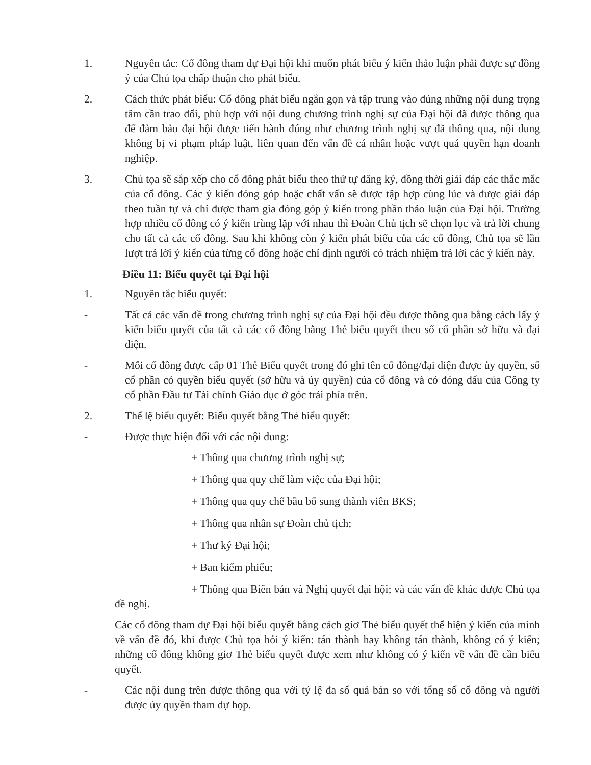1. Nguyên tắc: Cổ đông tham dự Đại hội khi muốn phát biểu ý kiến thảo luận phải được sự đồng ý của Chủ tọa chấp thuận cho phát biểu.
2. Cách thức phát biểu: Cổ đông phát biểu ngắn gọn và tập trung vào đúng những nội dung trọng tâm cần trao đổi, phù hợp với nội dung chương trình nghị sự của Đại hội đã được thông qua để đảm bảo đại hội được tiến hành đúng như chương trình nghị sự đã thông qua, nội dung không bị vi phạm pháp luật, liên quan đến vấn đề cá nhân hoặc vượt quá quyền hạn doanh nghiệp.
3. Chủ tọa sẽ sắp xếp cho cổ đông phát biểu theo thứ tự đăng ký, đồng thời giải đáp các thắc mắc của cổ đông. Các ý kiến đóng góp hoặc chất vấn sẽ được tập hợp cùng lúc và được giải đáp theo tuần tự và chỉ được tham gia đóng góp ý kiến trong phần thảo luận của Đại hội. Trường hợp nhiều cổ đông có ý kiến trùng lặp với nhau thì Đoàn Chủ tịch sẽ chọn lọc và trả lời chung cho tất cả các cổ đông. Sau khi không còn ý kiến phát biểu của các cổ đông, Chủ tọa sẽ lần lượt trả lời ý kiến của từng cổ đông hoặc chỉ định người có trách nhiệm trả lời các ý kiến này.
Điều 11: Biểu quyết tại Đại hội
1. Nguyên tắc biểu quyết:
- Tất cả các vấn đề trong chương trình nghị sự của Đại hội đều được thông qua bằng cách lấy ý kiến biểu quyết của tất cả các cổ đông bằng Thẻ biểu quyết theo số cổ phần sở hữu và đại diện.
- Mỗi cổ đông được cấp 01 Thẻ Biểu quyết trong đó ghi tên cổ đông/đại diện được ủy quyền, số cổ phần có quyền biểu quyết (sở hữu và ủy quyền) của cổ đông và có đóng dấu của Công ty cổ phần Đầu tư Tài chính Giáo dục ở góc trái phía trên.
2. Thể lệ biểu quyết: Biểu quyết bằng Thẻ biểu quyết:
- Được thực hiện đối với các nội dung:
+ Thông qua chương trình nghị sự;
+ Thông qua quy chế làm việc của Đại hội;
+ Thông qua quy chế bầu bổ sung thành viên BKS;
+ Thông qua nhân sự Đoàn chủ tịch;
+ Thư ký Đại hội;
+ Ban kiểm phiếu;
+ Thông qua Biên bản và Nghị quyết đại hội; và các vấn đề khác được Chủ tọa đề nghị.
Các cổ đông tham dự Đại hội biểu quyết bằng cách giơ Thẻ biểu quyết thể hiện ý kiến của mình về vấn đề đó, khi được Chủ tọa hỏi ý kiến: tán thành hay không tán thành, không có ý kiến; những cổ đông không giơ Thẻ biểu quyết được xem như không có ý kiến về vấn đề cần biểu quyết.
- Các nội dung trên được thông qua với tỷ lệ đa số quá bán so với tổng số cổ đông và người được ủy quyền tham dự họp.